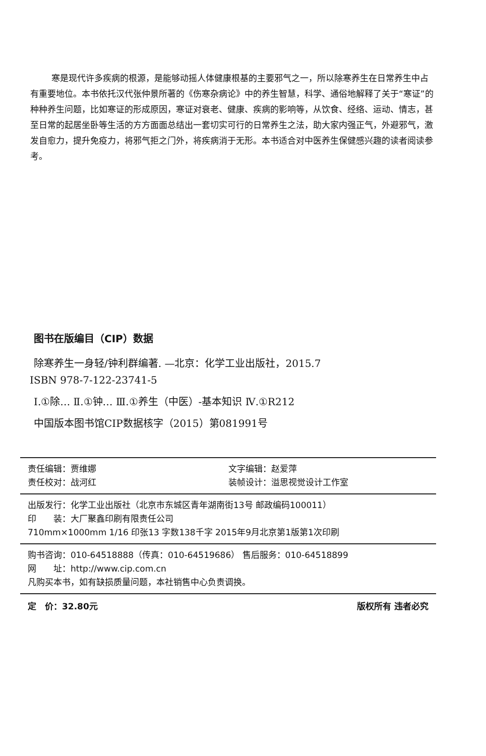寒是现代许多疾病的根源，是能够动摇人体健康根基的主要邪气之一，所以除寒养生在日常养生中占有重要地位。本书依托汉代张仲景所著的《伤寒杂病论》中的养生智慧，科学、通俗地解释了关于“寒证”的种种养生问题，比如寒证的形成原因，寒证对衰老、健康、疾病的影响等，从饮食、经络、运动、情志，甚至日常的起居坐卧等生活的方方面面总结出一套切实可行的日常养生之法，助大家内强正气，外避邪气，激发自愈力，提升免疫力，将邪气拒之门外，将疾病消于无形。本书适合对中医养生保健感兴趣的读者阅读参考。
图书在版编目（CIP）数据
除寒养生一身轻/钟利群编著. —北京：化学工业出版社，2015.7
ISBN 978-7-122-23741-5
Ⅰ.①除… Ⅱ.①钟… Ⅲ.①养生（中医）-基本知识 Ⅳ.①R212
中国版本图书馆CIP数据核字（2015）第081991号
责任编辑：贾维娜 文字编辑：赵爱萍
责任校对：战河红 装帧设计：溢思视觉设计工作室
出版发行：化学工业出版社（北京市东城区青年湖南街13号 邮政编码100011）
印　　装：大厂聚鑫印刷有限责任公司
710mm×1000mm 1/16 印张13 字数138千字 2015年9月北京第1版第1次印刷
购书咨询：010-64518888（传真：010-64519686） 售后服务：010-64518899
网　　址：http://www.cip.com.cn
凡购买本书，如有缺损质量问题，本社销售中心负责调换。
定　价：32.80元 版权所有 违者必究